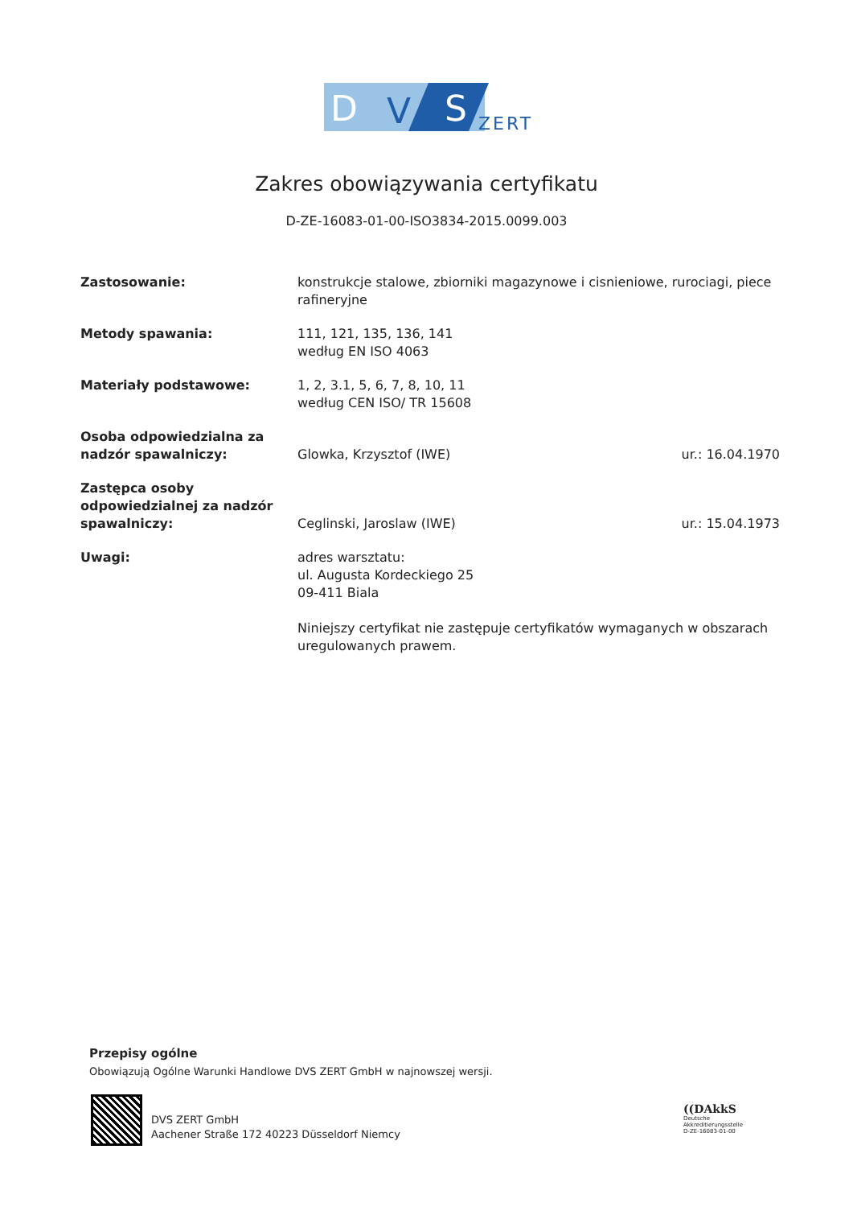D
V
S
ZERT
Zakres obowiązywania certyfikatu
D-ZE-16083-01-00-ISO3834-2015.0099.003
| Zastosowanie: | konstrukcje stalowe, zbiorniki magazynowe i cisnieniowe, rurociagi, piece rafineryjne | |
| Metody spawania: | 111, 121, 135, 136, 141 według EN ISO 4063 | |
| Materiały podstawowe: | 1, 2, 3.1, 5, 6, 7, 8, 10, 11 według CEN ISO/ TR 15608 | |
| Osoba odpowiedzialna za nadzór spawalniczy: | Glowka, Krzysztof (IWE) | ur.: 16.04.1970 |
| Zastępca osoby odpowiedzialnej za nadzór spawalniczy: | Ceglinski, Jaroslaw (IWE) | ur.: 15.04.1973 |
| Uwagi: | adres warsztatu: ul. Augusta Kordeckiego 25 09-411 Biala Niniejszy certyfikat nie zastępuje certyfikatów wymaganych w obszarach uregulowanych prawem. | |
Przepisy ogólne
Obowiązują Ogólne Warunki Handlowe DVS ZERT GmbH w najnowszej wersji.
DVS ZERT GmbH
Aachener Straße 172 40223 Düsseldorf Niemcy
((DAkkS
Deutsche
Akkreditierungsstelle
D-ZE-16083-01-00